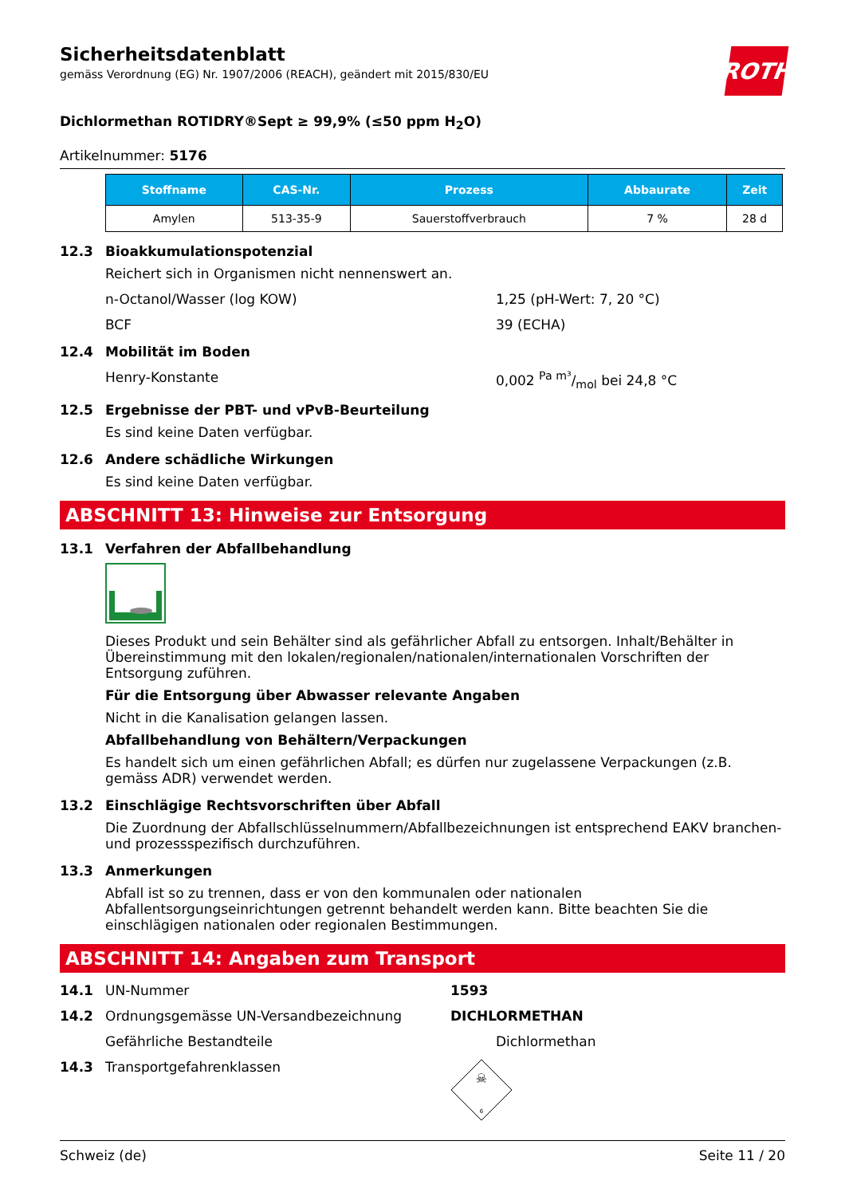Sicherheitsdatenblatt
gemäss Verordnung (EG) Nr. 1907/2006 (REACH), geändert mit 2015/830/EU
ROTH
Dichlormethan ROTIDRY®Sept ≥ 99,9% (≤50 ppm H<sub>2</sub>O)
Artikelnummer: 5176
| Stoffname | CAS-Nr. | Prozess | Abbaurate | Zeit |
| --- | --- | --- | --- | --- |
| Amylen | 513-35-9 | Sauerstoffverbrauch | 7 % | 28 d |
12.3 Bioakkumulationspotenzial
Reichert sich in Organismen nicht nennenswert an.
n-Octanol/Wasser (log KOW) 1,25 (pH-Wert: 7, 20 °C)
BCF 39 (ECHA)
12.4 Mobilität im Boden
Henry-Konstante 0,002 Pa m³/mol bei 24,8 °C
12.5 Ergebnisse der PBT- und vPvB-Beurteilung
Es sind keine Daten verfügbar.
12.6 Andere schädliche Wirkungen
Es sind keine Daten verfügbar.
ABSCHNITT 13: Hinweise zur Entsorgung
13.1 Verfahren der Abfallbehandlung
Dieses Produkt und sein Behälter sind als gefährlicher Abfall zu entsorgen. Inhalt/Behälter in Übereinstimmung mit den lokalen/regionalen/nationalen/internationalen Vorschriften der Entsorgung zuführen.
Für die Entsorgung über Abwasser relevante Angaben
Nicht in die Kanalisation gelangen lassen.
Abfallbehandlung von Behältern/Verpackungen
Es handelt sich um einen gefährlichen Abfall; es dürfen nur zugelassene Verpackungen (z.B. gemäss ADR) verwendet werden.
13.2 Einschlägige Rechtsvorschriften über Abfall
Die Zuordnung der Abfallschlüsselnummern/Abfallbezeichnungen ist entsprechend EAKV branchen- und prozessspezifisch durchzuführen.
13.3 Anmerkungen
Abfall ist so zu trennen, dass er von den kommunalen oder nationalen Abfallentsorgungseinrichtungen getrennt behandelt werden kann. Bitte beachten Sie die einschlägigen nationalen oder regionalen Bestimmungen.
ABSCHNITT 14: Angaben zum Transport
14.1 UN-Nummer 1593
14.2 Ordnungsgemässe UN-Versandbezeichnung DICHLORMETHAN
Gefährliche Bestandteile Dichlormethan
14.3 Transportgefahrenklassen
☠
6
Schweiz (de) Seite 11 / 20